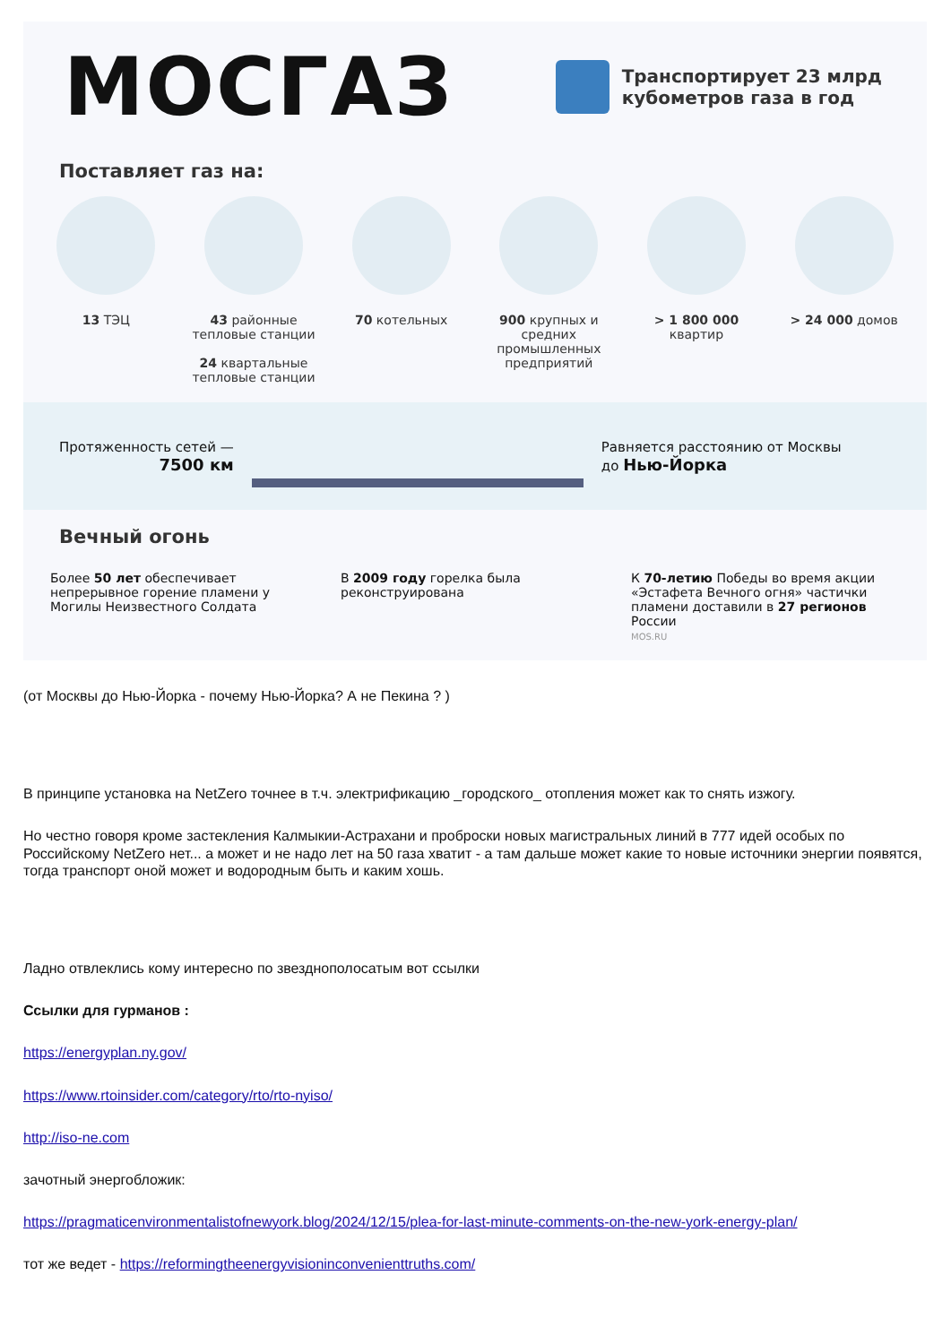МОСГАЗ
Транспортирует 23 млрд
кубометров газа в год
Поставляет газ на:
13 ТЭЦ 43 районные тепловые станции
24 квартальные тепловые станции
70 котельных 900 крупных и средних промышленных предприятий
> 1 800 000 квартир
> 24 000 домов
Протяженность сетей —
7500 км
Равняется расстоянию от Москвы
до Нью-Йорка
Вечный огонь
Более 50 лет обеспечивает непрерывное горение пламени у Могилы Неизвестного Солдата
В 2009 году горелка была реконструирована
К 70-летию Победы во время акции «Эстафета Вечного огня» частички пламени доставили в 27 регионов России
MOS.RU
(от Москвы до Нью-Йорка - почему Нью-Йорка? А не Пекина ? )
В принципе установка на NetZero точнее в т.ч. электрификацию _городского_ отопления может как то снять изжогу.
Но честно говоря кроме застекления Калмыкии-Астрахани и проброски новых магистральных линий в 777 идей особых по Российскому NetZero нет... а может и не надо лет на 50 газа хватит - а там дальше может какие то новые источники энергии появятся, тогда транспорт оной может и водородным быть и каким хошь.
Ладно отвлеклись кому интересно по звезднополосатым вот ссылки
Ссылки для гурманов :
https://energyplan.ny.gov/
https://www.rtoinsider.com/category/rto/rto-nyiso/
http://iso-ne.com
зачотный энергобложик:
https://pragmaticenvironmentalistofnewyork.blog/2024/12/15/plea-for-last-minute-comments-on-the-new-york-energy-plan/
тот же ведет - https://reformingtheenergyvisioninconvenienttruths.com/